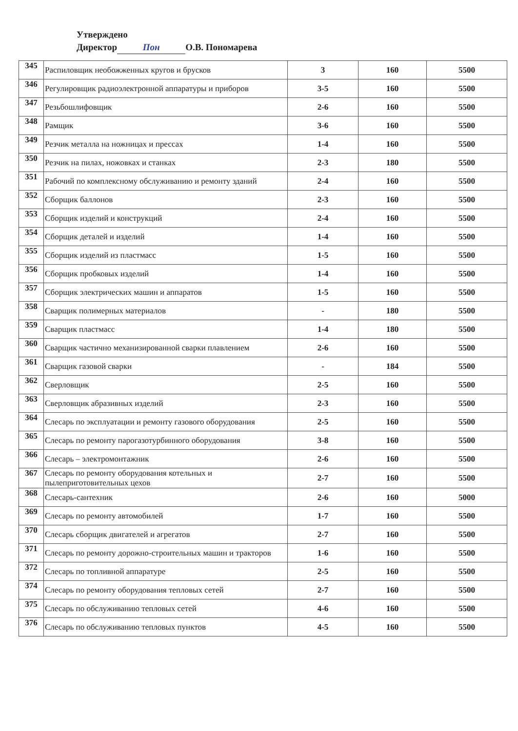Утверждено
Директор Пон О.В. Пономарева
| 345 | Распиловщик необожженных кругов и брусков | 3 | 160 | 5500 |
| 346 | Регулировщик радиоэлектронной аппаратуры и приборов | 3-5 | 160 | 5500 |
| 347 | Резьбошлифовщик | 2-6 | 160 | 5500 |
| 348 | Рамщик | 3-6 | 160 | 5500 |
| 349 | Резчик металла на ножницах и прессах | 1-4 | 160 | 5500 |
| 350 | Резчик на пилах, ножовках и станках | 2-3 | 180 | 5500 |
| 351 | Рабочий по комплексному обслуживанию и ремонту зданий | 2-4 | 160 | 5500 |
| 352 | Сборщик баллонов | 2-3 | 160 | 5500 |
| 353 | Сборщик изделий и конструкций | 2-4 | 160 | 5500 |
| 354 | Сборщик деталей и изделий | 1-4 | 160 | 5500 |
| 355 | Сборщик изделий из пластмасс | 1-5 | 160 | 5500 |
| 356 | Сборщик пробковых изделий | 1-4 | 160 | 5500 |
| 357 | Сборщик электрических машин и аппаратов | 1-5 | 160 | 5500 |
| 358 | Сварщик полимерных материалов | - | 180 | 5500 |
| 359 | Сварщик пластмасс | 1-4 | 180 | 5500 |
| 360 | Сварщик частично механизированной сварки плавлением | 2-6 | 160 | 5500 |
| 361 | Сварщик газовой сварки | - | 184 | 5500 |
| 362 | Сверловщик | 2-5 | 160 | 5500 |
| 363 | Сверловщик абразивных изделий | 2-3 | 160 | 5500 |
| 364 | Слесарь по эксплуатации и ремонту газового оборудования | 2-5 | 160 | 5500 |
| 365 | Слесарь по ремонту парогазотурбинного оборудования | 3-8 | 160 | 5500 |
| 366 | Слесарь – электромонтажник | 2-6 | 160 | 5500 |
| 367 | Слесарь по ремонту оборудования котельных и пылеприготовительных цехов | 2-7 | 160 | 5500 |
| 368 | Слесарь-сантехник | 2-6 | 160 | 5000 |
| 369 | Слесарь по ремонту автомобилей | 1-7 | 160 | 5500 |
| 370 | Слесарь сборщик двигателей и агрегатов | 2-7 | 160 | 5500 |
| 371 | Слесарь по ремонту дорожно-строительных машин и тракторов | 1-6 | 160 | 5500 |
| 372 | Слесарь по топливной аппаратуре | 2-5 | 160 | 5500 |
| 374 | Слесарь по ремонту оборудования тепловых сетей | 2-7 | 160 | 5500 |
| 375 | Слесарь по обслуживанию тепловых сетей | 4-6 | 160 | 5500 |
| 376 | Слесарь по обслуживанию тепловых пунктов | 4-5 | 160 | 5500 |